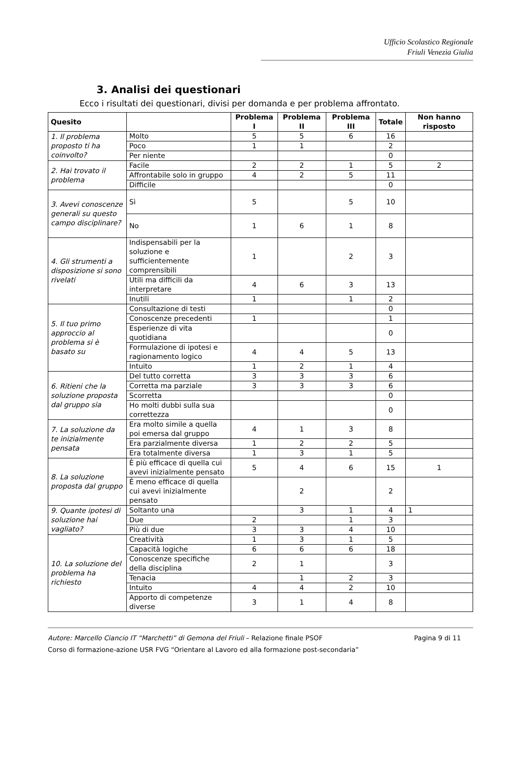Ufficio Scolastico Regionale
Friuli Venezia Giulia
3. Analisi dei questionari
Ecco i risultati dei questionari, divisi per domanda e per problema affrontato.
| Quesito | | Problema I | Problema II | Problema III | Totale | Non hanno risposto |
| --- | --- | --- | --- | --- | --- | --- |
| 1. Il problema proposto ti ha coinvolto? | Molto | 5 | 5 | 6 | 16 | |
| | Poco | 1 | 1 | | 2 | |
| | Per niente | | | | 0 | |
| 2. Hai trovato il problema | Facile | 2 | 2 | 1 | 5 | 2 |
| | Affrontabile solo in gruppo | 4 | 2 | 5 | 11 | |
| | Difficile | | | | 0 | |
| 3. Avevi conoscenze generali su questo campo disciplinare? | Sì | 5 | | 5 | 10 | |
| | No | 1 | 6 | 1 | 8 | |
| 4. Gli strumenti a disposizione si sono rivelati | Indispensabili per la soluzione e sufficientemente comprensibili | 1 | | 2 | 3 | |
| | Utili ma difficili da interpretare | 4 | 6 | 3 | 13 | |
| | Inutili | 1 | | 1 | 2 | |
| 5. Il tuo primo approccio al problema si è basato su | Consultazione di testi | | | | 0 | |
| | Conoscenze precedenti | 1 | | | 1 | |
| | Esperienze di vita quotidiana | | | | 0 | |
| | Formulazione di ipotesi e ragionamento logico | 4 | 4 | 5 | 13 | |
| | Intuito | 1 | 2 | 1 | 4 | |
| 6. Ritieni che la soluzione proposta dal gruppo sia | Del tutto corretta | 3 | 3 | 3 | 6 | |
| | Corretta ma parziale | 3 | 3 | 3 | 6 | |
| | Scorretta | | | | 0 | |
| | Ho molti dubbi sulla sua correttezza | | | | 0 | |
| 7. La soluzione da te inizialmente pensata | Era molto simile a quella poi emersa dal gruppo | 4 | 1 | 3 | 8 | |
| | Era parzialmente diversa | 1 | 2 | 2 | 5 | |
| | Era totalmente diversa | 1 | 3 | 1 | 5 | |
| 8. La soluzione proposta dal gruppo | È più efficace di quella cui avevi inizialmente pensato | 5 | 4 | 6 | 15 | 1 |
| | È meno efficace di quella cui avevi inizialmente pensato | | 2 | | 2 | |
| 9. Quante ipotesi di soluzione hai vagliato? | Soltanto una | | 3 | 1 | 4 | 1 |
| | Due | 2 | | 1 | 3 | |
| | Più di due | 3 | 3 | 4 | 10 | |
| 10. La soluzione del problema ha richiesto | Creatività | 1 | 3 | 1 | 5 | |
| | Capacità logiche | 6 | 6 | 6 | 18 | |
| | Conoscenze specifiche della disciplina | 2 | 1 | | 3 | |
| | Tenacia | | 1 | 2 | 3 | |
| | Intuito | 4 | 4 | 2 | 10 | |
| | Apporto di competenze diverse | 3 | 1 | 4 | 8 | |
Autore: Marcello Ciancio IT “Marchetti” di Gemona del Friuli – Relazione finale PSOF Pagina 9 di 11
Corso di formazione-azione USR FVG “Orientare al Lavoro ed alla formazione post-secondaria”